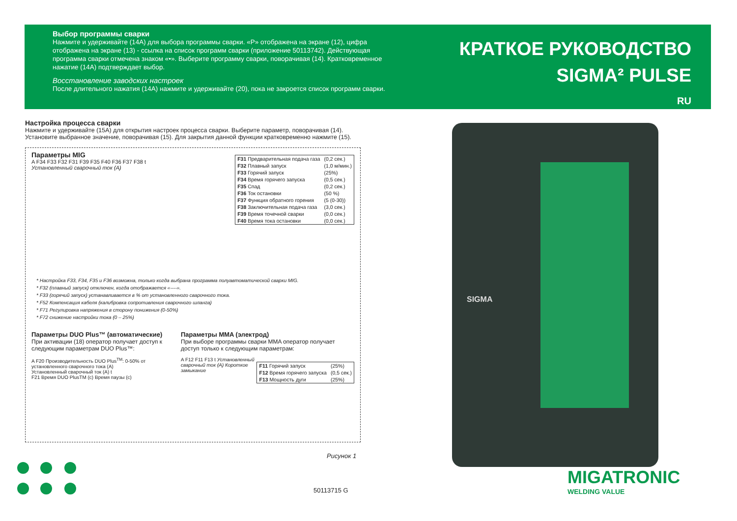Выбор программы сварки
Нажмите и удерживайте (14A) для выбора программы сварки. «P» отображена на экране (12), цифра отображена на экране (13) - ссылка на список программ сварки (приложение 50113742). Действующая программа сварки отмечена знаком «•». Выберите программу сварки, поворачивая (14). Кратковременное нажатие (14A) подтверждает выбор.
Восстановление заводских настроек
После длительного нажатия (14A) нажмите и удерживайте (20), пока не закроется список программ сварки.
КРАТКОЕ РУКОВОДСТВО
SIGMA² PULSE
RU
Настройка процесса сварки
Нажмите и удерживайте (15A) для открытия настроек процесса сварки. Выберите параметр, поворачивая (14). Установите выбранное значение, поворачивая (15). Для закрытия данной функции кратковременно нажмите (15).
Параметры MIG
| F31 Предварительная подача газа | (0,2 сек.) |
| F32 Плавный запуск | (1,0 м/мин.) |
| F33 Горячий запуск | (25%) |
| F34 Время горячего запуска | (0,5 сек.) |
| F35 Спад | (0,2 сек.) |
| F36 Ток остановки | (50 %) |
| F37 Функция обратного горения | (5 (0-30)) |
| F38 Заключительная подача газа | (3,0 сек.) |
| F39 Время точечной сварки | (0,0 сек.) |
| F40 Время тока остановки | (0,0 сек.) |
A F34 F33 F32 F31 F39 F35 F40 F36 F37 F38 t
Установленный сварочный ток (A)
* Настройка F33, F34, F35 и F36 возможна, только когда выбрана программа полуавтоматической сварки MIG.
* F32 (плавный запуск) отключен, когда отображается «----».
* F33 (горячий запуск) устанавливается в % от установленного сварочного тока.
* F52 Компенсация кабеля (калибровка сопротивления сварочного шланга)
* F71 Регулировка напряжения в сторону понижения (0-50%)
* F72 снижение настройки тока (0 – 25%)
Параметры DUO Plus™ (автоматические)
При активации (18) оператор получает доступ к следующим параметрам DUO Plus™:
A F20 Производительность DUO Plus<sup>TM</sup>: 0-50% от установленного сварочного тока (A)
Установленный сварочный ток (A) t
F21 Время DUO PlusTM (c) Время паузы (c)
Параметры MMA (электрод)
При выборе программы сварки MMA оператор получает доступ только к следующим параметрам:
| F11 Горячий запуск | (25%) |
| F12 Время горячего запуска | (0,5 сек.) |
| F13 Мощность дуги | (25%) |
A F12 F11 F13 t Установленный сварочный ток (A) Короткое замыкание
Рисунок 1
SIGMA
50113715 G
MIGATRONIC
WELDING VALUE